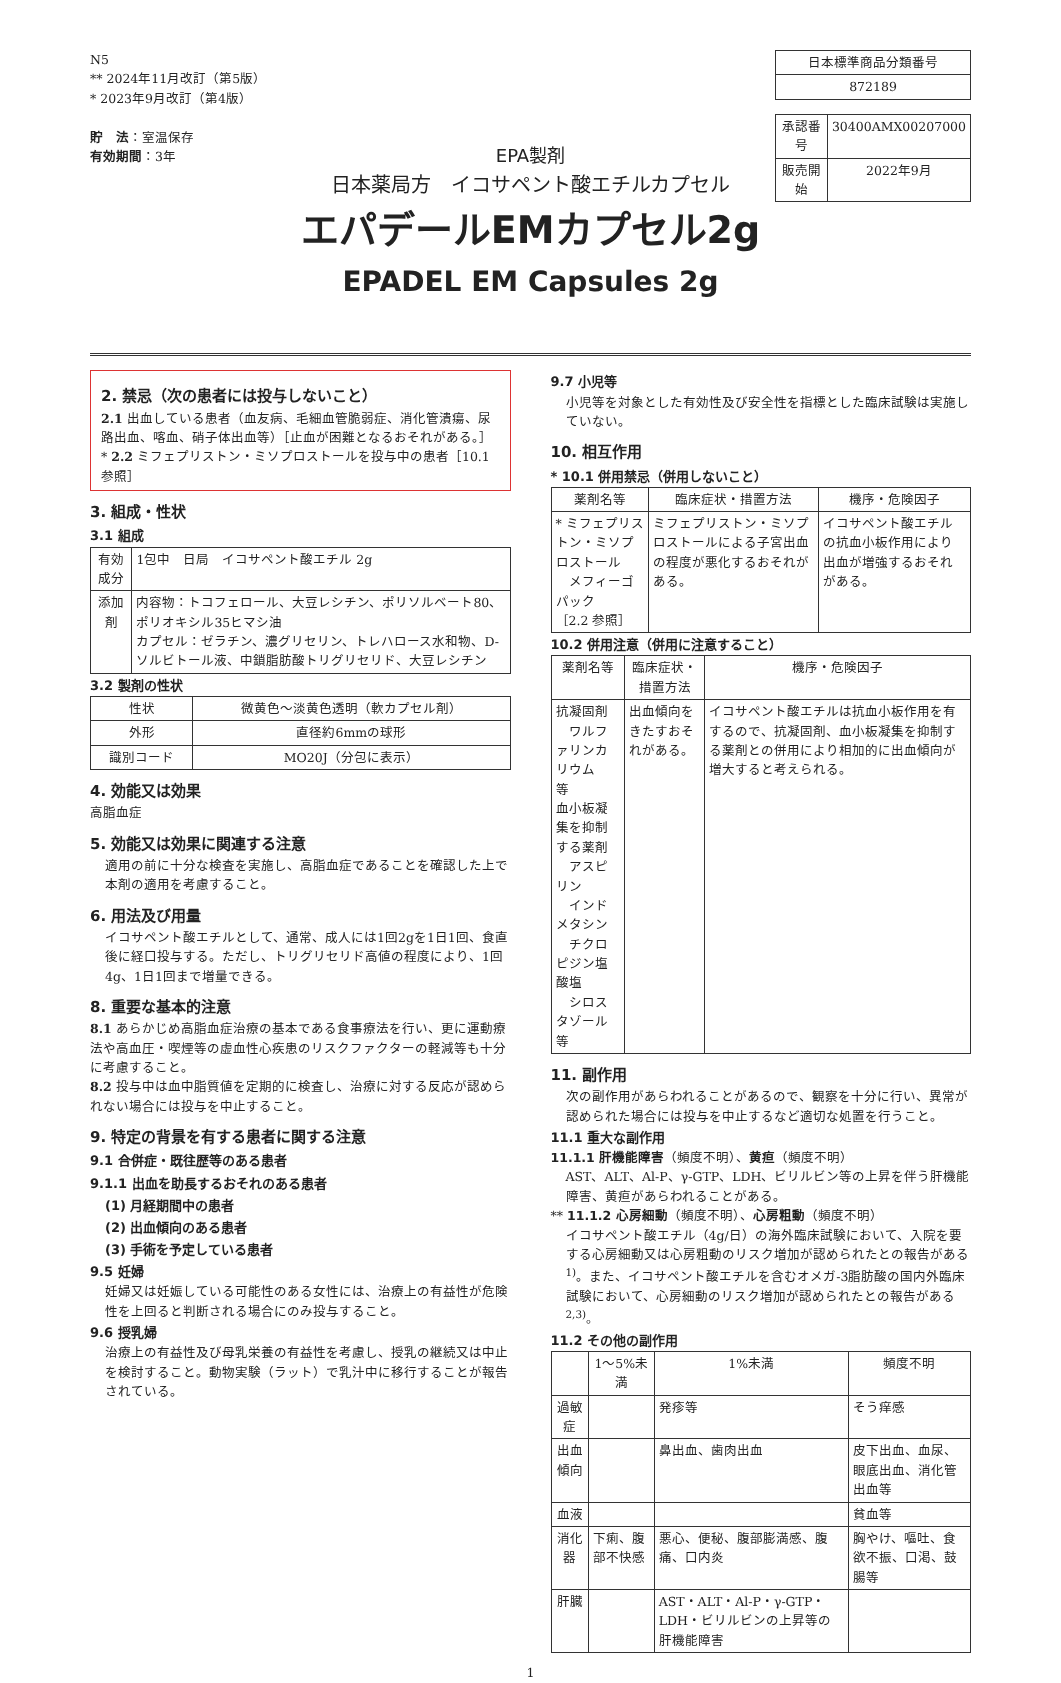N5
** 2024年11月改訂（第5版）
* 2023年9月改訂（第4版）
貯　法：室温保存
有効期間：3年
| 日本標準商品分類番号 |
| --- |
| 872189 |
| 承認番号 | 30400AMX00207000 |
| 販売開始 | 2022年9月 |
EPA製剤
日本薬局方　イコサペント酸エチルカプセル
エパデールEMカプセル2g
EPADEL EM Capsules 2g
2. 禁忌（次の患者には投与しないこと）
2.1 出血している患者（血友病、毛細血管脆弱症、消化管潰瘍、尿路出血、喀血、硝子体出血等）［止血が困難となるおそれがある。］
* 2.2 ミフェプリストン・ミソプロストールを投与中の患者［10.1 参照］
3. 組成・性状
3.1 組成
| 有効成分 | 1包中 日局 イコサペント酸エチル 2g |
| 添加剤 | 内容物：トコフェロール、大豆レシチン、ポリソルベート80、ポリオキシル35ヒマシ油 カプセル：ゼラチン、濃グリセリン、トレハロース水和物、D-ソルビトール液、中鎖脂肪酸トリグリセリド、大豆レシチン |
3.2 製剤の性状
| 性状 | 微黄色～淡黄色透明（軟カプセル剤） |
| 外形 | 直径約6mmの球形 |
| 識別コード | MO20J（分包に表示） |
4. 効能又は効果
高脂血症
5. 効能又は効果に関連する注意
適用の前に十分な検査を実施し、高脂血症であることを確認した上で本剤の適用を考慮すること。
6. 用法及び用量
イコサペント酸エチルとして、通常、成人には1回2gを1日1回、食直後に経口投与する。ただし、トリグリセリド高値の程度により、1回4g、1日1回まで増量できる。
8. 重要な基本的注意
8.1 あらかじめ高脂血症治療の基本である食事療法を行い、更に運動療法や高血圧・喫煙等の虚血性心疾患のリスクファクターの軽減等も十分に考慮すること。
8.2 投与中は血中脂質値を定期的に検査し、治療に対する反応が認められない場合には投与を中止すること。
9. 特定の背景を有する患者に関する注意
9.1 合併症・既往歴等のある患者
9.1.1 出血を助長するおそれのある患者
(1) 月経期間中の患者
(2) 出血傾向のある患者
(3) 手術を予定している患者
9.5 妊婦
妊婦又は妊娠している可能性のある女性には、治療上の有益性が危険性を上回ると判断される場合にのみ投与すること。
9.6 授乳婦
治療上の有益性及び母乳栄養の有益性を考慮し、授乳の継続又は中止を検討すること。動物実験（ラット）で乳汁中に移行することが報告されている。
9.7 小児等
小児等を対象とした有効性及び安全性を指標とした臨床試験は実施していない。
10. 相互作用
* 10.1 併用禁忌（併用しないこと）
| 薬剤名等 | 臨床症状・措置方法 | 機序・危険因子 |
| --- | --- | --- |
| * ミフェプリストン・ミソプロストール メフィーゴパック ［2.2 参照］ | ミフェプリストン・ミソプロストールによる子宮出血の程度が悪化するおそれがある。 | イコサペント酸エチルの抗血小板作用により出血が増強するおそれがある。 |
10.2 併用注意（併用に注意すること）
| 薬剤名等 | 臨床症状・措置方法 | 機序・危険因子 |
| --- | --- | --- |
| 抗凝固剤 ワルファリンカリウム 等 血小板凝集を抑制する薬剤 アスピリン インドメタシン チクロピジン塩酸塩 シロスタゾール 等 | 出血傾向をきたすおそれがある。 | イコサペント酸エチルは抗血小板作用を有するので、抗凝固剤、血小板凝集を抑制する薬剤との併用により相加的に出血傾向が増大すると考えられる。 |
11. 副作用
次の副作用があらわれることがあるので、観察を十分に行い、異常が認められた場合には投与を中止するなど適切な処置を行うこと。
11.1 重大な副作用
11.1.1 肝機能障害（頻度不明）、黄疸（頻度不明）
AST、ALT、Al-P、γ-GTP、LDH、ビリルビン等の上昇を伴う肝機能障害、黄疸があらわれることがある。
** 11.1.2 心房細動（頻度不明）、心房粗動（頻度不明）
イコサペント酸エチル（4g/日）の海外臨床試験において、入院を要する心房細動又は心房粗動のリスク増加が認められたとの報告がある<sup>1)</sup>。また、イコサペント酸エチルを含むオメガ-3脂肪酸の国内外臨床試験において、心房細動のリスク増加が認められたとの報告がある<sup>2,3)</sup>。
11.2 その他の副作用
| | 1～5%未満 | 1%未満 | 頻度不明 |
| --- | --- | --- | --- |
| 過敏症 | | 発疹等 | そう痒感 |
| 出血傾向 | | 鼻出血、歯肉出血 | 皮下出血、血尿、眼底出血、消化管出血等 |
| 血液 | | | 貧血等 |
| 消化器 | 下痢、腹部不快感 | 悪心、便秘、腹部膨満感、腹痛、口内炎 | 胸やけ、嘔吐、食欲不振、口渇、鼓腸等 |
| 肝臓 | | AST・ALT・Al-P・γ-GTP・LDH・ビリルビンの上昇等の肝機能障害 | |
1